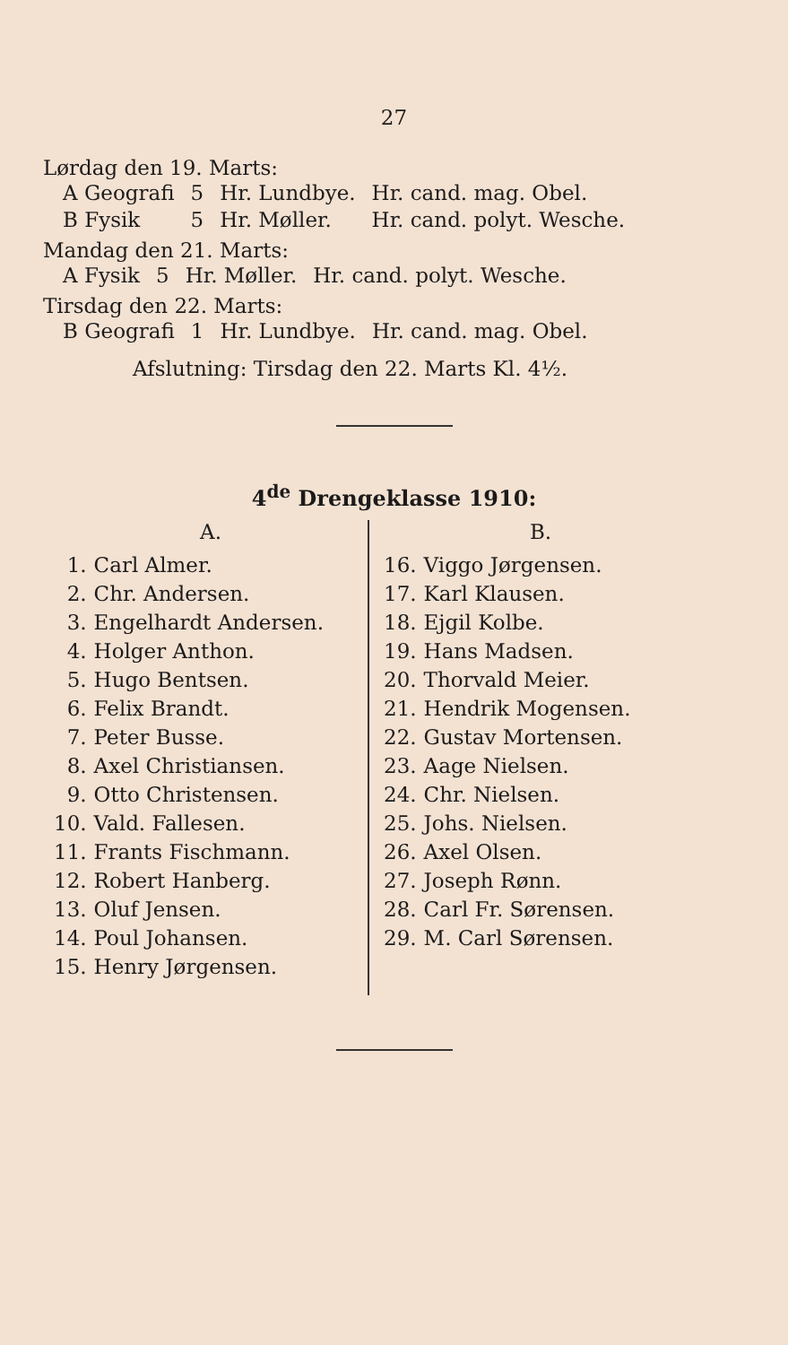27
Lørdag den 19. Marts:
| A Geografi | 5 | Hr. Lundbye. | Hr. cand. mag. Obel. |
| B Fysik | 5 | Hr. Møller. | Hr. cand. polyt. Wesche. |
Mandag den 21. Marts:
| A Fysik | 5 | Hr. Møller. | Hr. cand. polyt. Wesche. |
Tirsdag den 22. Marts:
| B Geografi | 1 | Hr. Lundbye. | Hr. cand. mag. Obel. |
Afslutning: Tirsdag den 22. Marts Kl. 4½.
4<sup>de</sup> Drengeklasse 1910:
A.
| 1. | Carl Almer. |
| 2. | Chr. Andersen. |
| 3. | Engelhardt Andersen. |
| 4. | Holger Anthon. |
| 5. | Hugo Bentsen. |
| 6. | Felix Brandt. |
| 7. | Peter Busse. |
| 8. | Axel Christiansen. |
| 9. | Otto Christensen. |
| 10. | Vald. Fallesen. |
| 11. | Frants Fischmann. |
| 12. | Robert Hanberg. |
| 13. | Oluf Jensen. |
| 14. | Poul Johansen. |
| 15. | Henry Jørgensen. |
B.
| 16. | Viggo Jørgensen. |
| 17. | Karl Klausen. |
| 18. | Ejgil Kolbe. |
| 19. | Hans Madsen. |
| 20. | Thorvald Meier. |
| 21. | Hendrik Mogensen. |
| 22. | Gustav Mortensen. |
| 23. | Aage Nielsen. |
| 24. | Chr. Nielsen. |
| 25. | Johs. Nielsen. |
| 26. | Axel Olsen. |
| 27. | Joseph Rønn. |
| 28. | Carl Fr. Sørensen. |
| 29. | M. Carl Sørensen. |